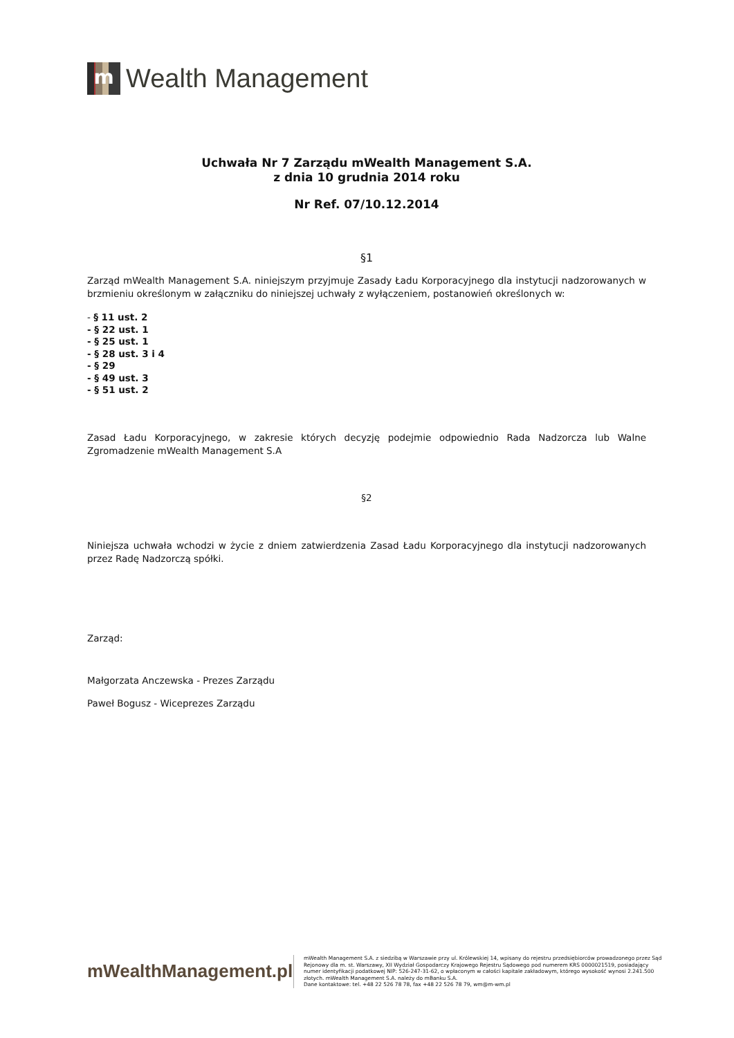m
Wealth Management
Uchwała Nr 7 Zarządu mWealth Management S.A.
z dnia 10 grudnia 2014 roku
Nr Ref. 07/10.12.2014
§1
Zarząd mWealth Management S.A. niniejszym przyjmuje Zasady Ładu Korporacyjnego dla instytucji nadzorowanych w brzmieniu określonym w załączniku do niniejszej uchwały z wyłączeniem, postanowień określonych w:
- § 11 ust. 2
- § 22 ust. 1
- § 25 ust. 1
- § 28 ust. 3 i 4
- § 29
- § 49 ust. 3
- § 51 ust. 2
Zasad Ładu Korporacyjnego, w zakresie których decyzję podejmie odpowiednio Rada Nadzorcza lub Walne Zgromadzenie mWealth Management S.A
§2
Niniejsza uchwała wchodzi w życie z dniem zatwierdzenia Zasad Ładu Korporacyjnego dla instytucji nadzorowanych przez Radę Nadzorczą spółki.
Zarząd:
Małgorzata Anczewska - Prezes Zarządu
Paweł Bogusz - Wiceprezes Zarządu
mWealthManagement.pl
mWealth Management S.A. z siedzibą w Warszawie przy ul. Królewskiej 14, wpisany do rejestru przedsiębiorców prowadzonego przez Sąd Rejonowy dla m. st. Warszawy, XII Wydział Gospodarczy Krajowego Rejestru Sądowego pod numerem KRS 0000021519, posiadający numer identyfikacji podatkowej NIP: 526-247-31-62, o wpłaconym w całości kapitale zakładowym, którego wysokość wynosi 2.241.500 złotych. mWealth Management S.A. należy do mBanku S.A.
Dane kontaktowe: tel. +48 22 526 78 78, fax +48 22 526 78 79, wm@m-wm.pl